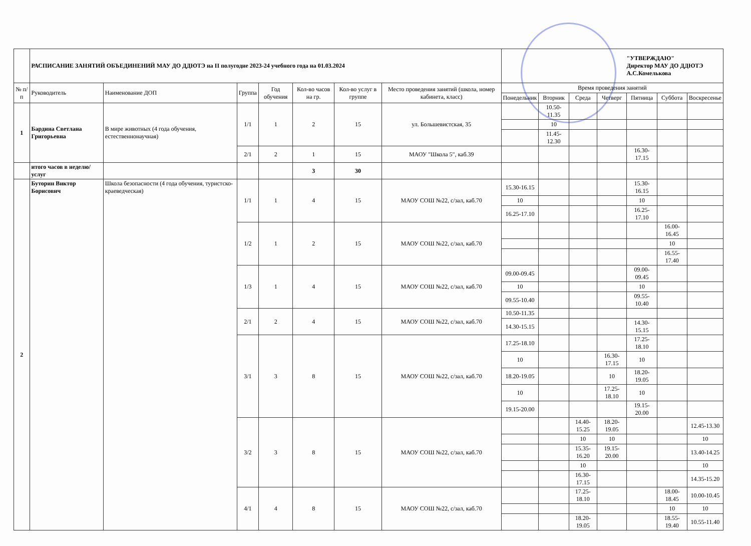| | РАСПИСАНИЕ ЗАНЯТИЙ ОБЪЕДИНЕНИЙ МАУ ДО ДДЮТЭ на II полугодие 2023-24 учебного года на 01.03.2024 | | | | | | | "УТВЕРЖДАЮ" Директор МАУ ДО ДДЮТЭ А.С.Комелькова | | | | | | |
| № п/п | Руководитель | Наименование ДОП | Группа | Год обучения | Кол-во часов на гр. | Кол-во услуг в группе | Место проведения занятий (школа, номер кабинета, класс) | Время проведения занятий | | | | | | |
| | | | | | | | | Понедельник | Вторник | Среда | Четверг | Пятница | Суббота | Воскресенье |
| 1 | Бардина Светлана Григорьевна | В мире животных (4 года обучения, естественнонаучная) | 1/1 | 1 | 2 | 15 | ул. Большевистская, 35 | | 10.50-11.35 | | | | | |
| | | | | | | | | | 10 | | | | | |
| | | | | | | | | | 11.45-12.30 | | | | | |
| | | | 2/1 | 2 | 1 | 15 | МАОУ "Школа 5", каб.39 | | | | | 16.30-17.15 | | |
| | итого часов в неделю/услуг | | | | 3 | 30 | | | | | | | | |
| 2 | Буторин Виктор Борисович | Школа безопасности (4 года обучения, туристско-краеведческая) | 1/1 | 1 | 4 | 15 | МАОУ СОШ №22, с/зал, каб.70 | 15.30-16.15 | | | | 15.30-16.15 | | |
| | | | | | | | | 10 | | | | 10 | | |
| | | | | | | | | 16.25-17.10 | | | | 16.25-17.10 | | |
| | | | 1/2 | 1 | 2 | 15 | МАОУ СОШ №22, с/зал, каб.70 | | | | | | 16.00-16.45 | |
| | | | | | | | | | | | | | 10 | |
| | | | | | | | | | | | | | 16.55-17.40 | |
| | | | 1/3 | 1 | 4 | 15 | МАОУ СОШ №22, с/зал, каб.70 | 09.00-09.45 | | | | 09.00-09.45 | | |
| | | | | | | | | 10 | | | | 10 | | |
| | | | | | | | | 09.55-10.40 | | | | 09.55-10.40 | | |
| | | | 2/1 | 2 | 4 | 15 | МАОУ СОШ №22, с/зал, каб.70 | 10.50-11.35 | | | | | | |
| | | | | | | | | 14.30-15.15 | | | | 14.30-15.15 | | |
| | | | 3/1 | 3 | 8 | 15 | МАОУ СОШ №22, с/зал, каб.70 | 17.25-18.10 | | | | 17.25-18.10 | | |
| | | | | | | | | 10 | | | 16.30-17.15 | 10 | | |
| | | | | | | | | 18.20-19.05 | | | 10 | 18.20-19.05 | | |
| | | | | | | | | 10 | | | 17.25-18.10 | 10 | | |
| | | | | | | | | 19.15-20.00 | | | | 19.15-20.00 | | |
| | | | 3/2 | 3 | 8 | 15 | МАОУ СОШ №22, с/зал, каб.70 | | | 14.40-15.25 | 18.20-19.05 | | | 12.45-13.30 |
| | | | | | | | | | | 10 | 10 | | | 10 |
| | | | | | | | | | | 15.35-16.20 | 19.15-20.00 | | | 13.40-14.25 |
| | | | | | | | | | | 10 | | | | 10 |
| | | | | | | | | | | 16.30-17.15 | | | | 14.35-15.20 |
| | | | 4/1 | 4 | 8 | 15 | МАОУ СОШ №22, с/зал, каб.70 | | | 17.25-18.10 | | | 18.00-18.45 | 10.00-10.45 |
| | | | | | | | | | | | | | 10 | 10 |
| | | | | | | | | | | 18.20-19.05 | | | 18.55-19.40 | 10.55-11.40 |